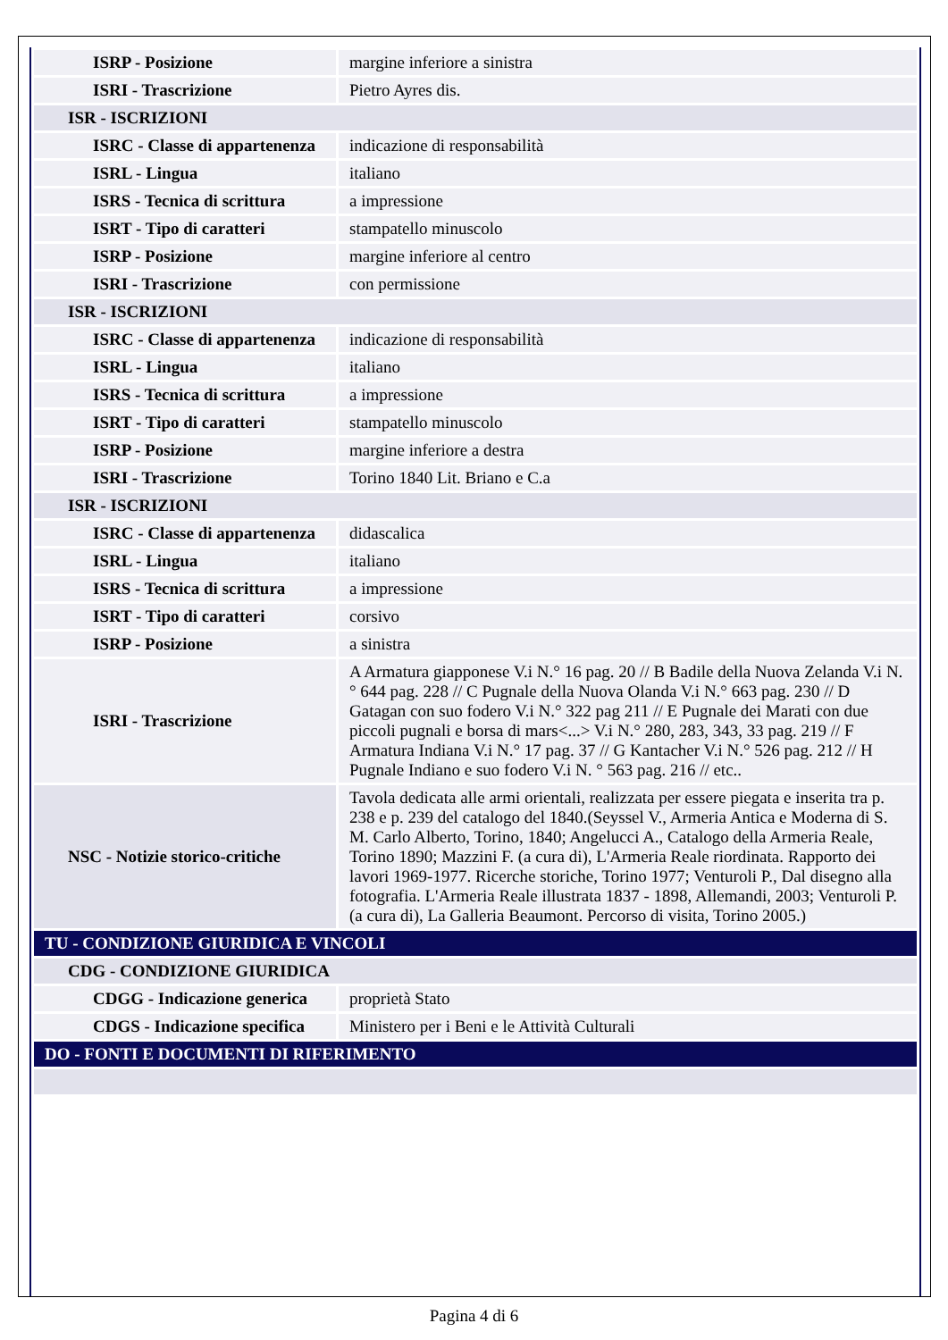| ISRP - Posizione | margine inferiore a sinistra |
| ISRI - Trascrizione | Pietro Ayres dis. |
| ISR - ISCRIZIONI | |
| ISRC - Classe di appartenenza | indicazione di responsabilità |
| ISRL - Lingua | italiano |
| ISRS - Tecnica di scrittura | a impressione |
| ISRT - Tipo di caratteri | stampatello minuscolo |
| ISRP - Posizione | margine inferiore al centro |
| ISRI - Trascrizione | con permissione |
| ISR - ISCRIZIONI | |
| ISRC - Classe di appartenenza | indicazione di responsabilità |
| ISRL - Lingua | italiano |
| ISRS - Tecnica di scrittura | a impressione |
| ISRT - Tipo di caratteri | stampatello minuscolo |
| ISRP - Posizione | margine inferiore a destra |
| ISRI - Trascrizione | Torino 1840 Lit. Briano e C.a |
| ISR - ISCRIZIONI | |
| ISRC - Classe di appartenenza | didascalica |
| ISRL - Lingua | italiano |
| ISRS - Tecnica di scrittura | a impressione |
| ISRT - Tipo di caratteri | corsivo |
| ISRP - Posizione | a sinistra |
| ISRI - Trascrizione | A Armatura giapponese V.i N.° 16 pag. 20 // B Badile della Nuova Zelanda V.i N.° 644 pag. 228 // C Pugnale della Nuova Olanda V.i N.° 663 pag. 230 // D Gatagan con suo fodero V.i N.° 322 pag 211 // E Pugnale dei Marati con due piccoli pugnali e borsa di mars<...> V.i N.° 280, 283, 343, 33 pag. 219 // F Armatura Indiana V.i N.° 17 pag. 37 // G Kantacher V.i N.° 526 pag. 212 // H Pugnale Indiano e suo fodero V.i N. ° 563 pag. 216 // etc.. |
| NSC - Notizie storico-critiche | Tavola dedicata alle armi orientali, realizzata per essere piegata e inserita tra p. 238 e p. 239 del catalogo del 1840.(Seyssel V., Armeria Antica e Moderna di S. M. Carlo Alberto, Torino, 1840; Angelucci A., Catalogo della Armeria Reale, Torino 1890; Mazzini F. (a cura di), L'Armeria Reale riordinata. Rapporto dei lavori 1969-1977. Ricerche storiche, Torino 1977; Venturoli P., Dal disegno alla fotografia. L'Armeria Reale illustrata 1837 - 1898, Allemandi, 2003; Venturoli P. (a cura di), La Galleria Beaumont. Percorso di visita, Torino 2005.) |
| TU - CONDIZIONE GIURIDICA E VINCOLI | |
| CDG - CONDIZIONE GIURIDICA | |
| CDGG - Indicazione generica | proprietà Stato |
| CDGS - Indicazione specifica | Ministero per i Beni e le Attività Culturali |
| DO - FONTI E DOCUMENTI DI RIFERIMENTO | |
Pagina 4 di 6